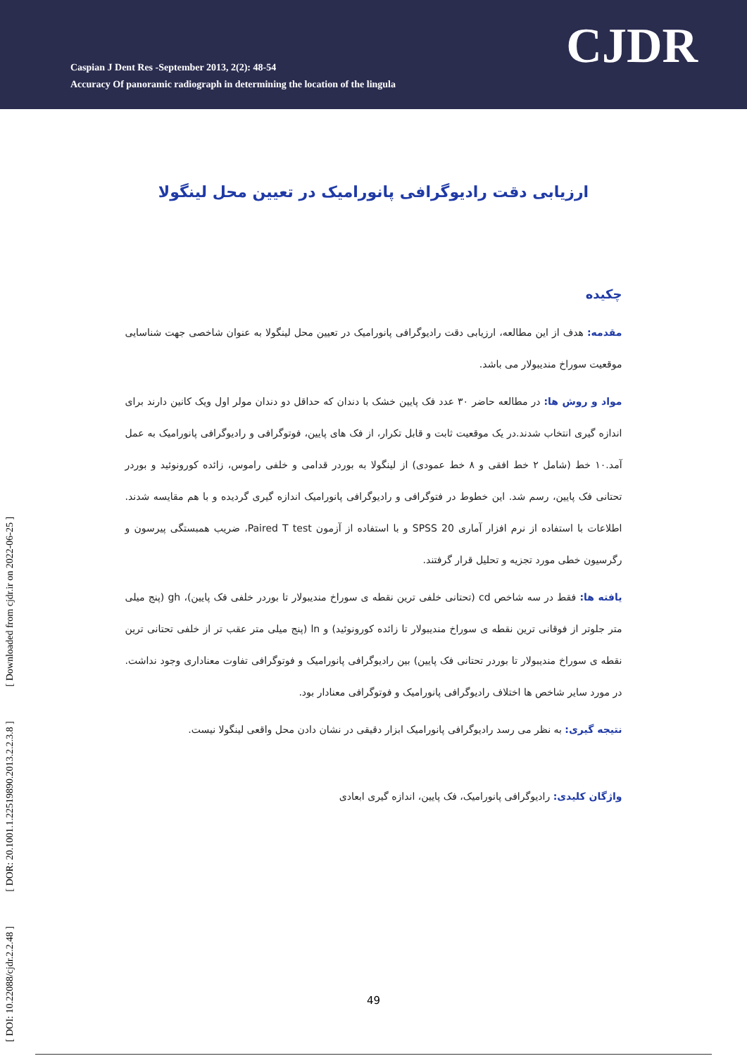Caspian J Dent Res -September 2013, 2(2): 48-54
Accuracy Of panoramic radiograph in determining the location of the lingula
CJDR
[ DOI: 10.22088/cjdr.2.2.48 ] [ DOR: 20.1001.1.22519890.2013.2.2.3.8 ] [ Downloaded from cjdr.ir on 2022-06-25 ]
ارزیابی دقت رادیوگرافی پانورامیک در تعیین محل لینگولا
چکیده
مقدمه: هدف از این مطالعه، ارزیابی دقت رادیوگرافی پانورامیک در تعیین محل لینگولا به عنوان شاخصی جهت شناسایی موقعیت سوراخ مندیبولار می باشد.
مواد و روش ها: در مطالعه حاضر ۳۰ عدد فک پایین خشک با دندان که حداقل دو دندان مولر اول ویک کانین دارند برای اندازه گیری انتخاب شدند.در یک موقعیت ثابت و قابل تکرار، از فک های پایین، فوتوگرافی و رادیوگرافی پانورامیک به عمل آمد.۱۰ خط (شامل ۲ خط افقی و ۸ خط عمودی) از لینگولا به بوردر قدامی و خلفی راموس، زائده کورونوئید و بوردر تحتانی فک پایین، رسم شد. این خطوط در فتوگرافی و رادیوگرافی پانورامیک اندازه گیری گردیده و با هم مقایسه شدند. اطلاعات با استفاده از نرم افزار آماری SPSS 20 و با استفاده از آزمون Paired T test، ضریب همبستگی پیرسون و رگرسیون خطی مورد تجزیه و تحلیل قرار گرفتند.
یافته ها: فقط در سه شاخص cd (تحتانی خلفی ترین نقطه ی سوراخ مندیبولار تا بوردر خلفی فک پایین)، gh (پنج میلی متر جلوتر از فوقانی ترین نقطه ی سوراخ مندیبولار تا زائده کورونوئید) و ln (پنج میلی متر عقب تر از خلفی تحتانی ترین نقطه ی سوراخ مندیبولار تا بوردر تحتانی فک پایین) بین رادیوگرافی پانورامیک و فوتوگرافی تفاوت معناداری وجود نداشت. در مورد سایر شاخص ها اختلاف رادیوگرافی پانورامیک و فوتوگرافی معنادار بود.
نتیجه گیری: به نظر می رسد رادیوگرافی پانورامیک ابزار دقیقی در نشان دادن محل واقعی لینگولا نیست.
واژگان کلیدی: رادیوگرافی پانورامیک، فک پایین، اندازه گیری ابعادی
49